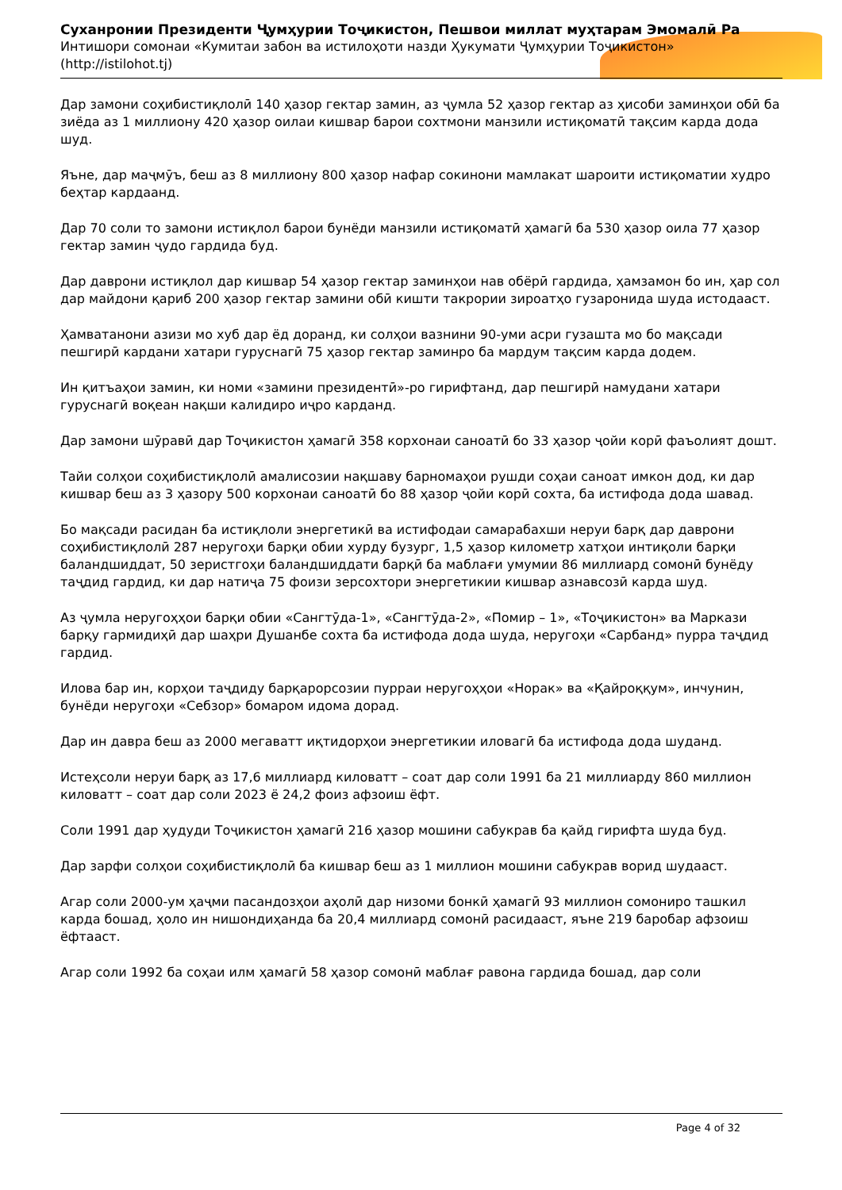Суханронии Президенти Ҷумҳурии Тоҷикистон, Пешвои миллат муҳтарам Эмомалӣ Ра
Интишори сомонаи «Кумитаи забон ва истилоҳоти назди Ҳукумати Ҷумҳурии Тоҷикистон» (http://istilohot.tj)
Дар замони соҳибистиқлолӣ 140 ҳазор гектар замин, аз ҷумла 52 ҳазор гектар аз ҳисоби заминҳои обӣ ба зиёда аз 1 миллиону 420 ҳазор оилаи кишвар барои сохтмони манзили истиқоматӣ тақсим карда дода шуд.
Яъне, дар маҷмӯъ, беш аз 8 миллиону 800 ҳазор нафар сокинони мамлакат шароити истиқоматии худро беҳтар кардаанд.
Дар 70 соли то замони истиқлол барои бунёди манзили истиқоматӣ ҳамагӣ ба 530 ҳазор оила 77 ҳазор гектар замин ҷудо гардида буд.
Дар даврони истиқлол дар кишвар 54 ҳазор гектар заминҳои нав обёрӣ гардида, ҳамзамон бо ин, ҳар сол дар майдони қариб 200 ҳазор гектар замини обӣ кишти такрории зироатҳо гузаронида шуда истодааст.
Ҳамватанони азизи мо хуб дар ёд доранд, ки солҳои вазнини 90-уми асри гузашта мо бо мақсади пешгирӣ кардани хатари гуруснагӣ 75 ҳазор гектар заминро ба мардум тақсим карда додем.
Ин қитъаҳои замин, ки номи «замини президентӣ»-ро гирифтанд, дар пешгирӣ намудани хатари гуруснагӣ воқеан нақши калидиро иҷро карданд.
Дар замони шӯравӣ дар Тоҷикистон ҳамагӣ 358 корхонаи саноатӣ бо 33 ҳазор ҷойи корӣ фаъолият дошт.
Тайи солҳои соҳибистиқлолӣ амалисозии нақшаву барномаҳои рушди соҳаи саноат имкон дод, ки дар кишвар беш аз 3 ҳазору 500 корхонаи саноатӣ бо 88 ҳазор ҷойи корӣ сохта, ба истифода дода шавад.
Бо мақсади расидан ба истиқлоли энергетикӣ ва истифодаи самарабахши неруи барқ дар даврони соҳибистиқлолӣ 287 неругоҳи барқи обии хурду бузург, 1,5 ҳазор километр хатҳои интиқоли барқи баландшиддат, 50 зеристгоҳи баландшиддати барқӣ ба маблағи умумии 86 миллиард сомонӣ бунёду таҷдид гардид, ки дар натиҷа 75 фоизи зерсохтори энергетикии кишвар азнавсозӣ карда шуд.
Аз ҷумла неругоҳҳои барқи обии «Сангтӯда-1», «Сангтӯда-2», «Помир – 1», «Тоҷикистон» ва Маркази барқу гармидиҳӣ дар шаҳри Душанбе сохта ба истифода дода шуда, неругоҳи «Сарбанд» пурра таҷдид гардид.
Илова бар ин, корҳои таҷдиду барқарорсозии пурраи неругоҳҳои «Норак» ва «Қайроққум», инчунин, бунёди неругоҳи «Себзор» бомаром идома дорад.
Дар ин давра беш аз 2000 мегаватт иқтидорҳои энергетикии иловагӣ ба истифода дода шуданд.
Истеҳсоли неруи барқ аз 17,6 миллиард киловатт – соат дар соли 1991 ба 21 миллиарду 860 миллион киловатт – соат дар соли 2023 ё 24,2 фоиз афзоиш ёфт.
Соли 1991 дар ҳудуди Тоҷикистон ҳамагӣ 216 ҳазор мошини сабукрав ба қайд гирифта шуда буд.
Дар зарфи солҳои соҳибистиқлолӣ ба кишвар беш аз 1 миллион мошини сабукрав ворид шудааст.
Агар соли 2000-ум ҳаҷми пасандозҳои аҳолӣ дар низоми бонкӣ ҳамагӣ 93 миллион сомониро ташкил карда бошад, ҳоло ин нишондиҳанда ба 20,4 миллиард сомонӣ расидааст, яъне 219 баробар афзоиш ёфтааст.
Агар соли 1992 ба соҳаи илм ҳамагӣ 58 ҳазор сомонӣ маблағ равона гардида бошад, дар соли
Page 4 of 32